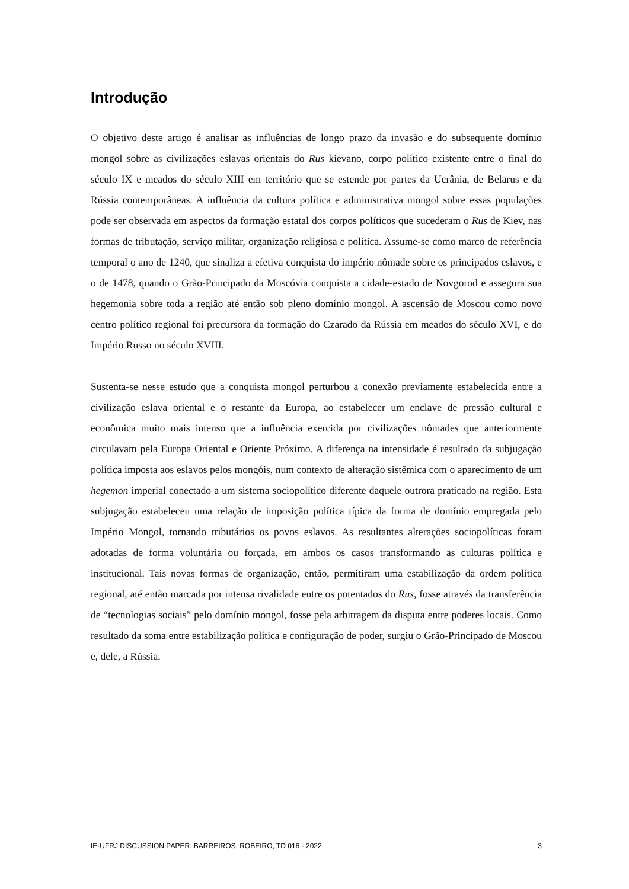Introdução
O objetivo deste artigo é analisar as influências de longo prazo da invasão e do subsequente domínio mongol sobre as civilizações eslavas orientais do Rus kievano, corpo político existente entre o final do século IX e meados do século XIII em território que se estende por partes da Ucrânia, de Belarus e da Rússia contemporâneas. A influência da cultura política e administrativa mongol sobre essas populações pode ser observada em aspectos da formação estatal dos corpos políticos que sucederam o Rus de Kiev, nas formas de tributação, serviço militar, organização religiosa e política. Assume-se como marco de referência temporal o ano de 1240, que sinaliza a efetiva conquista do império nômade sobre os principados eslavos, e o de 1478, quando o Grão-Principado da Moscóvia conquista a cidade-estado de Novgorod e assegura sua hegemonia sobre toda a região até então sob pleno domínio mongol. A ascensão de Moscou como novo centro político regional foi precursora da formação do Czarado da Rússia em meados do século XVI, e do Império Russo no século XVIII.
Sustenta-se nesse estudo que a conquista mongol perturbou a conexão previamente estabelecida entre a civilização eslava oriental e o restante da Europa, ao estabelecer um enclave de pressão cultural e econômica muito mais intenso que a influência exercida por civilizações nômades que anteriormente circulavam pela Europa Oriental e Oriente Próximo. A diferença na intensidade é resultado da subjugação política imposta aos eslavos pelos mongóis, num contexto de alteração sistêmica com o aparecimento de um hegemon imperial conectado a um sistema sociopolítico diferente daquele outrora praticado na região. Esta subjugação estabeleceu uma relação de imposição política típica da forma de domínio empregada pelo Império Mongol, tornando tributários os povos eslavos. As resultantes alterações sociopolíticas foram adotadas de forma voluntária ou forçada, em ambos os casos transformando as culturas política e institucional. Tais novas formas de organização, então, permitiram uma estabilização da ordem política regional, até então marcada por intensa rivalidade entre os potentados do Rus, fosse através da transferência de “tecnologias sociais” pelo domínio mongol, fosse pela arbitragem da disputa entre poderes locais. Como resultado da soma entre estabilização política e configuração de poder, surgiu o Grão-Principado de Moscou e, dele, a Rússia.
IE-UFRJ DISCUSSION PAPER: BARREIROS; ROBEIRO, TD 016 - 2022. 3